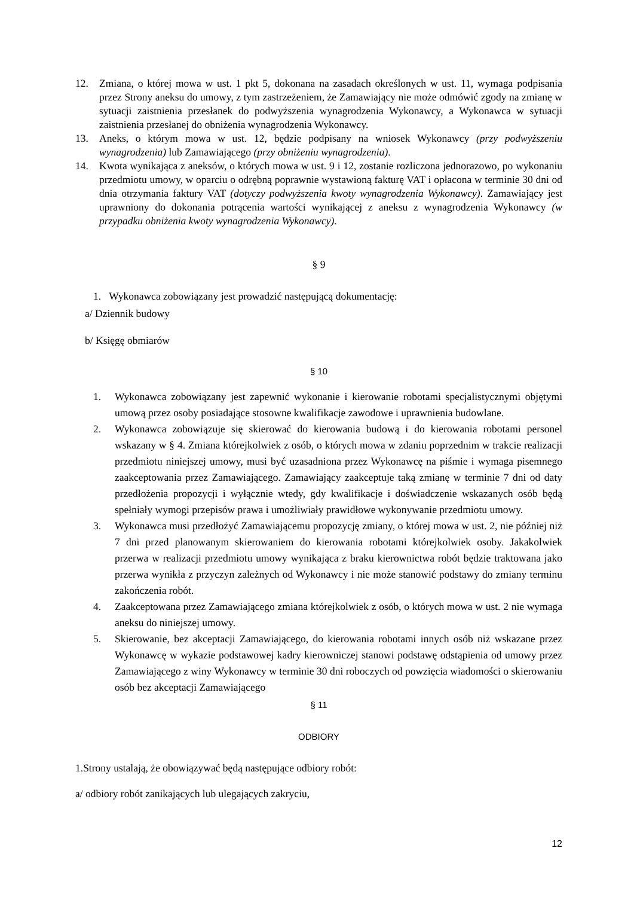12. Zmiana, o której mowa w ust. 1 pkt 5, dokonana na zasadach określonych w ust. 11, wymaga podpisania przez Strony aneksu do umowy, z tym zastrzeżeniem, że Zamawiający nie może odmówić zgody na zmianę w sytuacji zaistnienia przesłanek do podwyższenia wynagrodzenia Wykonawcy, a Wykonawca w sytuacji zaistnienia przesłanej do obniżenia wynagrodzenia Wykonawcy.
13. Aneks, o którym mowa w ust. 12, będzie podpisany na wniosek Wykonawcy (przy podwyższeniu wynagrodzenia) lub Zamawiającego (przy obniżeniu wynagrodzenia).
14. Kwota wynikająca z aneksów, o których mowa w ust. 9 i 12, zostanie rozliczona jednorazowo, po wykonaniu przedmiotu umowy, w oparciu o odrębną poprawnie wystawioną fakturę VAT i opłacona w terminie 30 dni od dnia otrzymania faktury VAT (dotyczy podwyższenia kwoty wynagrodzenia Wykonawcy). Zamawiający jest uprawniony do dokonania potrącenia wartości wynikającej z aneksu z wynagrodzenia Wykonawcy (w przypadku obniżenia kwoty wynagrodzenia Wykonawcy).
§ 9
1. Wykonawca zobowiązany jest prowadzić następującą dokumentację:
a/ Dziennik budowy
b/ Księgę obmiarów
§ 10
1. Wykonawca zobowiązany jest zapewnić wykonanie i kierowanie robotami specjalistycznymi objętymi umową przez osoby posiadające stosowne kwalifikacje zawodowe i uprawnienia budowlane.
2. Wykonawca zobowiązuje się skierować do kierowania budową i do kierowania robotami personel wskazany w § 4. Zmiana którejkolwiek z osób, o których mowa w zdaniu poprzednim w trakcie realizacji przedmiotu niniejszej umowy, musi być uzasadniona przez Wykonawcę na piśmie i wymaga pisemnego zaakceptowania przez Zamawiającego. Zamawiający zaakceptuje taką zmianę w terminie 7 dni od daty przedłożenia propozycji i wyłącznie wtedy, gdy kwalifikacje i doświadczenie wskazanych osób będą spełniały wymogi przepisów prawa i umożliwiały prawidłowe wykonywanie przedmiotu umowy.
3. Wykonawca musi przedłożyć Zamawiającemu propozycję zmiany, o której mowa w ust. 2, nie później niż 7 dni przed planowanym skierowaniem do kierowania robotami którejkolwiek osoby. Jakakolwiek przerwa w realizacji przedmiotu umowy wynikająca z braku kierownictwa robót będzie traktowana jako przerwa wynikła z przyczyn zależnych od Wykonawcy i nie może stanowić podstawy do zmiany terminu zakończenia robót.
4. Zaakceptowana przez Zamawiającego zmiana którejkolwiek z osób, o których mowa w ust. 2 nie wymaga aneksu do niniejszej umowy.
5. Skierowanie, bez akceptacji Zamawiającego, do kierowania robotami innych osób niż wskazane przez Wykonawcę w wykazie podstawowej kadry kierowniczej stanowi podstawę odstąpienia od umowy przez Zamawiającego z winy Wykonawcy w terminie 30 dni roboczych od powzięcia wiadomości o skierowaniu osób bez akceptacji Zamawiającego
§ 11
ODBIORY
1.Strony ustalają, że obowiązywać będą następujące odbiory robót:
a/ odbiory robót zanikających lub ulegających zakryciu,
12